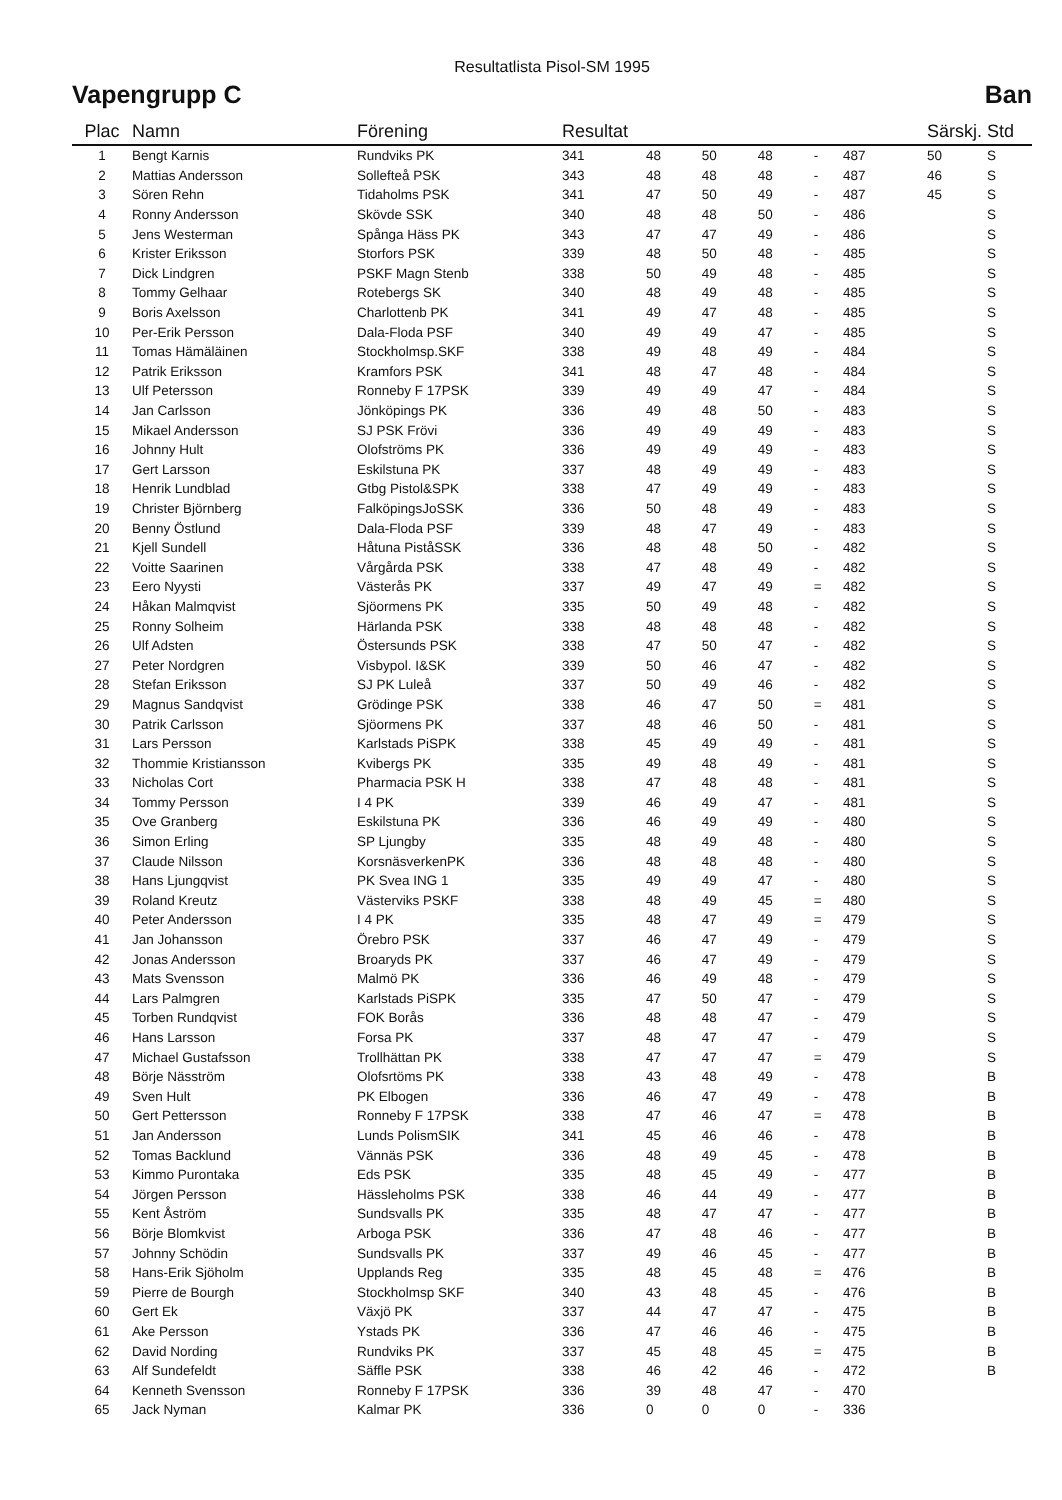Resultatlista Pisol-SM 1995
Vapengrupp C Ban
| Plac | Namn | Förening | Resultat | | | | | | Särskj. | Std |
| --- | --- | --- | --- | --- | --- | --- | --- | --- | --- | --- |
| 1 | Bengt Karnis | Rundviks PK | 341 | 48 | 50 | 48 | - | 487 | 50 | S |
| 2 | Mattias Andersson | Sollefteå PSK | 343 | 48 | 48 | 48 | - | 487 | 46 | S |
| 3 | Sören Rehn | Tidaholms PSK | 341 | 47 | 50 | 49 | - | 487 | 45 | S |
| 4 | Ronny Andersson | Skövde SSK | 340 | 48 | 48 | 50 | - | 486 | | S |
| 5 | Jens Westerman | Spånga Häss PK | 343 | 47 | 47 | 49 | - | 486 | | S |
| 6 | Krister Eriksson | Storfors PSK | 339 | 48 | 50 | 48 | - | 485 | | S |
| 7 | Dick Lindgren | PSKF Magn Stenb | 338 | 50 | 49 | 48 | - | 485 | | S |
| 8 | Tommy Gelhaar | Rotebergs SK | 340 | 48 | 49 | 48 | - | 485 | | S |
| 9 | Boris Axelsson | Charlottenb PK | 341 | 49 | 47 | 48 | - | 485 | | S |
| 10 | Per-Erik Persson | Dala-Floda PSF | 340 | 49 | 49 | 47 | - | 485 | | S |
| 11 | Tomas Hämäläinen | Stockholmsp.SKF | 338 | 49 | 48 | 49 | - | 484 | | S |
| 12 | Patrik Eriksson | Kramfors PSK | 341 | 48 | 47 | 48 | - | 484 | | S |
| 13 | Ulf Petersson | Ronneby F 17PSK | 339 | 49 | 49 | 47 | - | 484 | | S |
| 14 | Jan Carlsson | Jönköpings PK | 336 | 49 | 48 | 50 | - | 483 | | S |
| 15 | Mikael Andersson | SJ PSK Frövi | 336 | 49 | 49 | 49 | - | 483 | | S |
| 16 | Johnny Hult | Olofströms PK | 336 | 49 | 49 | 49 | - | 483 | | S |
| 17 | Gert Larsson | Eskilstuna PK | 337 | 48 | 49 | 49 | - | 483 | | S |
| 18 | Henrik Lundblad | Gtbg Pistol&SPK | 338 | 47 | 49 | 49 | - | 483 | | S |
| 19 | Christer Björnberg | FalköpingsJoSSK | 336 | 50 | 48 | 49 | - | 483 | | S |
| 20 | Benny Östlund | Dala-Floda PSF | 339 | 48 | 47 | 49 | - | 483 | | S |
| 21 | Kjell Sundell | Håtuna PiståSSK | 336 | 48 | 48 | 50 | - | 482 | | S |
| 22 | Voitte Saarinen | Vårgårda PSK | 338 | 47 | 48 | 49 | - | 482 | | S |
| 23 | Eero Nyysti | Västerås PK | 337 | 49 | 47 | 49 | = | 482 | | S |
| 24 | Håkan Malmqvist | Sjöormens PK | 335 | 50 | 49 | 48 | - | 482 | | S |
| 25 | Ronny Solheim | Härlanda PSK | 338 | 48 | 48 | 48 | - | 482 | | S |
| 26 | Ulf Adsten | Östersunds PSK | 338 | 47 | 50 | 47 | - | 482 | | S |
| 27 | Peter Nordgren | Visbypol. I&SK | 339 | 50 | 46 | 47 | - | 482 | | S |
| 28 | Stefan Eriksson | SJ PK Luleå | 337 | 50 | 49 | 46 | - | 482 | | S |
| 29 | Magnus Sandqvist | Grödinge PSK | 338 | 46 | 47 | 50 | = | 481 | | S |
| 30 | Patrik Carlsson | Sjöormens PK | 337 | 48 | 46 | 50 | - | 481 | | S |
| 31 | Lars Persson | Karlstads PiSPK | 338 | 45 | 49 | 49 | - | 481 | | S |
| 32 | Thommie Kristiansson | Kvibergs PK | 335 | 49 | 48 | 49 | - | 481 | | S |
| 33 | Nicholas Cort | Pharmacia PSK H | 338 | 47 | 48 | 48 | - | 481 | | S |
| 34 | Tommy Persson | I 4 PK | 339 | 46 | 49 | 47 | - | 481 | | S |
| 35 | Ove Granberg | Eskilstuna PK | 336 | 46 | 49 | 49 | - | 480 | | S |
| 36 | Simon Erling | SP Ljungby | 335 | 48 | 49 | 48 | - | 480 | | S |
| 37 | Claude Nilsson | KorsnäsverkenPK | 336 | 48 | 48 | 48 | - | 480 | | S |
| 38 | Hans Ljungqvist | PK Svea ING 1 | 335 | 49 | 49 | 47 | - | 480 | | S |
| 39 | Roland Kreutz | Västerviks PSKF | 338 | 48 | 49 | 45 | = | 480 | | S |
| 40 | Peter Andersson | I 4 PK | 335 | 48 | 47 | 49 | = | 479 | | S |
| 41 | Jan Johansson | Örebro PSK | 337 | 46 | 47 | 49 | - | 479 | | S |
| 42 | Jonas Andersson | Broaryds PK | 337 | 46 | 47 | 49 | - | 479 | | S |
| 43 | Mats Svensson | Malmö PK | 336 | 46 | 49 | 48 | - | 479 | | S |
| 44 | Lars Palmgren | Karlstads PiSPK | 335 | 47 | 50 | 47 | - | 479 | | S |
| 45 | Torben Rundqvist | FOK Borås | 336 | 48 | 48 | 47 | - | 479 | | S |
| 46 | Hans Larsson | Forsa PK | 337 | 48 | 47 | 47 | - | 479 | | S |
| 47 | Michael Gustafsson | Trollhättan PK | 338 | 47 | 47 | 47 | = | 479 | | S |
| 48 | Börje Näsström | Olofsrtöms PK | 338 | 43 | 48 | 49 | - | 478 | | B |
| 49 | Sven Hult | PK Elbogen | 336 | 46 | 47 | 49 | - | 478 | | B |
| 50 | Gert Pettersson | Ronneby F 17PSK | 338 | 47 | 46 | 47 | = | 478 | | B |
| 51 | Jan Andersson | Lunds PolismSIK | 341 | 45 | 46 | 46 | - | 478 | | B |
| 52 | Tomas Backlund | Vännäs PSK | 336 | 48 | 49 | 45 | - | 478 | | B |
| 53 | Kimmo Purontaka | Eds PSK | 335 | 48 | 45 | 49 | - | 477 | | B |
| 54 | Jörgen Persson | Hässleholms PSK | 338 | 46 | 44 | 49 | - | 477 | | B |
| 55 | Kent Åström | Sundsvalls PK | 335 | 48 | 47 | 47 | - | 477 | | B |
| 56 | Börje Blomkvist | Arboga PSK | 336 | 47 | 48 | 46 | - | 477 | | B |
| 57 | Johnny Schödin | Sundsvalls PK | 337 | 49 | 46 | 45 | - | 477 | | B |
| 58 | Hans-Erik Sjöholm | Upplands Reg | 335 | 48 | 45 | 48 | = | 476 | | B |
| 59 | Pierre de Bourgh | Stockholmsp SKF | 340 | 43 | 48 | 45 | - | 476 | | B |
| 60 | Gert Ek | Växjö PK | 337 | 44 | 47 | 47 | - | 475 | | B |
| 61 | Ake Persson | Ystads PK | 336 | 47 | 46 | 46 | - | 475 | | B |
| 62 | David Nording | Rundviks PK | 337 | 45 | 48 | 45 | = | 475 | | B |
| 63 | Alf Sundefeldt | Säffle PSK | 338 | 46 | 42 | 46 | - | 472 | | B |
| 64 | Kenneth Svensson | Ronneby F 17PSK | 336 | 39 | 48 | 47 | - | 470 | | |
| 65 | Jack Nyman | Kalmar PK | 336 | 0 | 0 | 0 | - | 336 | | |